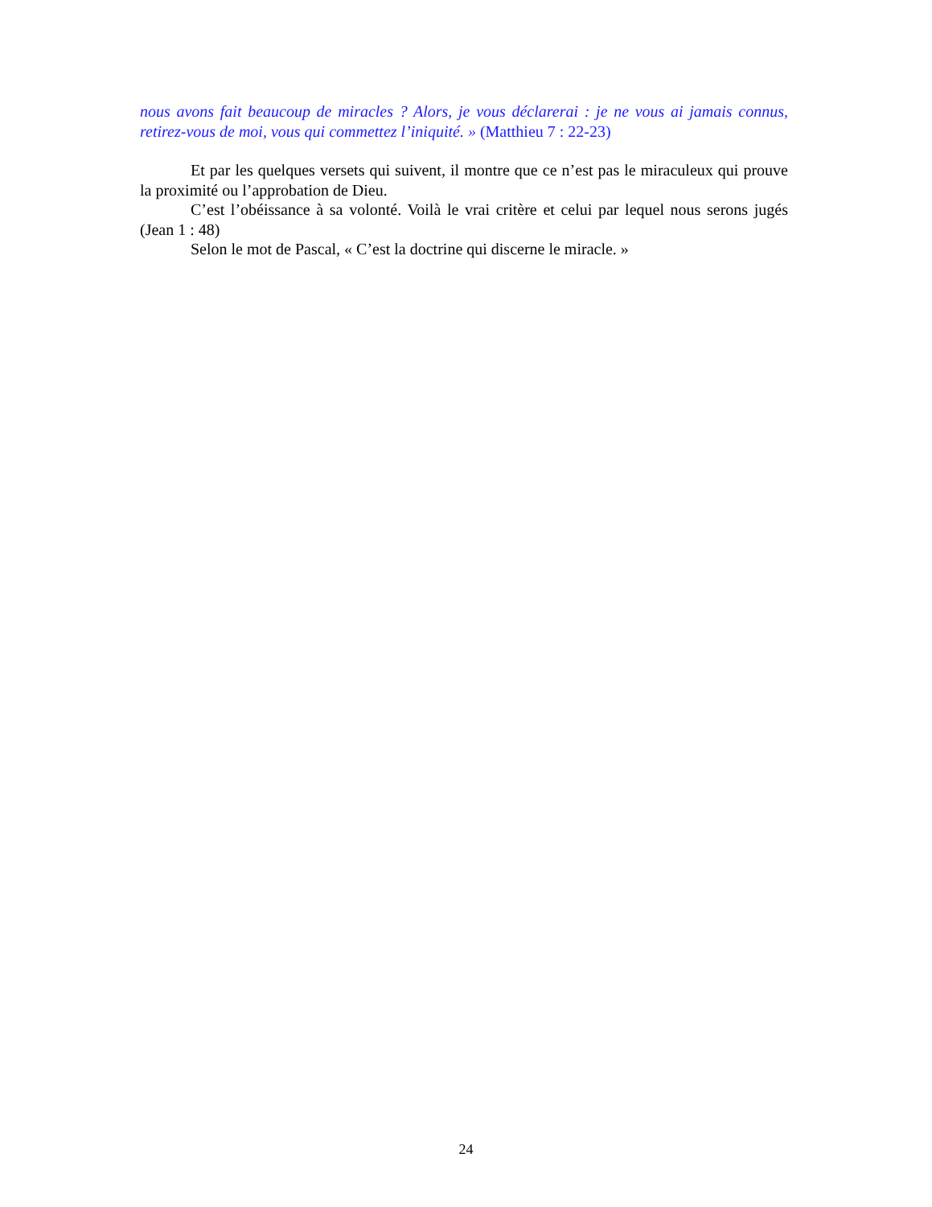nous avons fait beaucoup de miracles ? Alors, je vous déclarerai : je ne vous ai jamais connus, retirez-vous de moi, vous qui commettez l’iniquité. » (Matthieu 7 : 22-23)
Et par les quelques versets qui suivent, il montre que ce n’est pas le miraculeux qui prouve la proximité ou l’approbation de Dieu.
C’est l’obéissance à sa volonté. Voilà le vrai critère et celui par lequel nous serons jugés (Jean 1 : 48)
Selon le mot de Pascal, « C’est la doctrine qui discerne le miracle. »
24